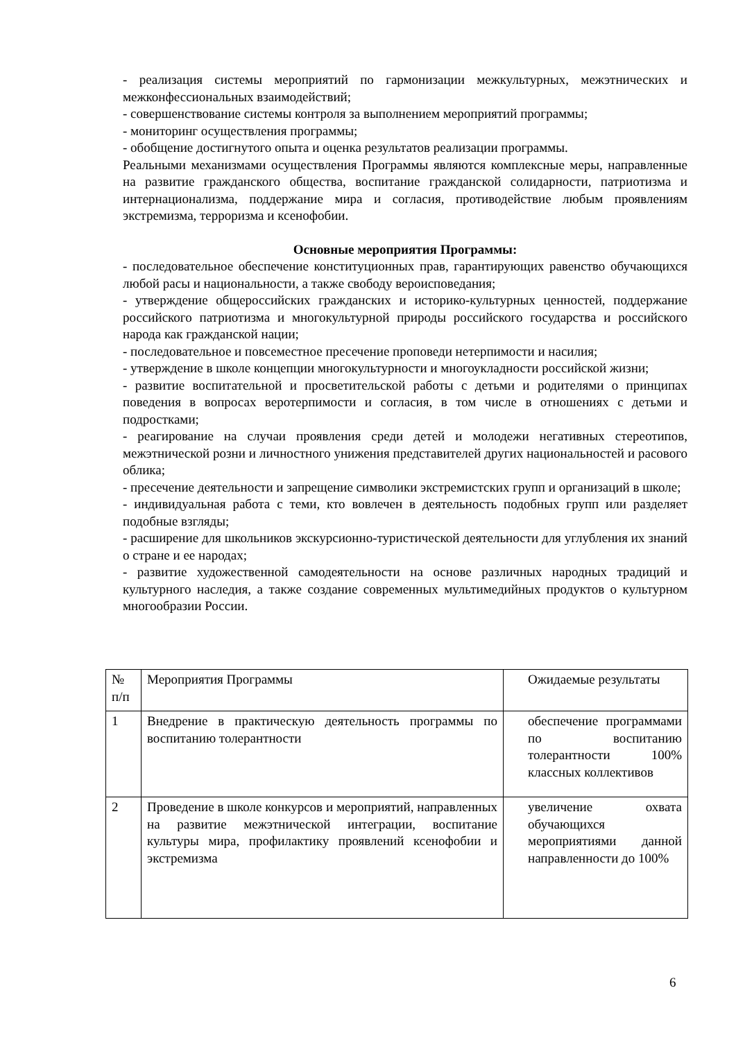- реализация системы мероприятий по гармонизации межкультурных, межэтнических и межконфессиональных взаимодействий;
- совершенствование системы контроля за выполнением мероприятий программы;
- мониторинг осуществления программы;
- обобщение достигнутого опыта и оценка результатов реализации программы.
Реальными механизмами осуществления Программы являются комплексные меры, направленные на развитие гражданского общества, воспитание гражданской солидарности, патриотизма и интернационализма, поддержание мира и согласия, противодействие любым проявлениям экстремизма, терроризма и ксенофобии.
Основные мероприятия Программы:
- последовательное обеспечение конституционных прав, гарантирующих равенство обучающихся любой расы и национальности, а также свободу вероисповедания;
- утверждение общероссийских гражданских и историко-культурных ценностей, поддержание российского патриотизма и многокультурной природы российского государства и российского народа как гражданской нации;
- последовательное и повсеместное пресечение проповеди нетерпимости и насилия;
- утверждение в школе концепции многокультурности и многоукладности российской жизни;
- развитие воспитательной и просветительской работы с детьми и родителями о принципах поведения в вопросах веротерпимости и согласия, в том числе в отношениях с детьми и подростками;
- реагирование на случаи проявления среди детей и молодежи негативных стереотипов, межэтнической розни и личностного унижения представителей других национальностей и расового облика;
- пресечение деятельности и запрещение символики экстремистских групп и организаций в школе;
- индивидуальная работа с теми, кто вовлечен в деятельность подобных групп или разделяет подобные взгляды;
- расширение для школьников экскурсионно-туристической деятельности для углубления их знаний о стране и ее народах;
- развитие художественной самодеятельности на основе различных народных традиций и культурного наследия, а также создание современных мультимедийных продуктов о культурном многообразии России.
| № п/п | Мероприятия Программы | Ожидаемые результаты |
| 1 | Внедрение в практическую деятельность программы по воспитанию толерантности | обеспечение программами по воспитанию толерантности 100% классных коллективов |
| 2 | Проведение в школе конкурсов и мероприятий, направленных на развитие межэтнической интеграции, воспитание культуры мира, профилактику проявлений ксенофобии и экстремизма | увеличение охвата обучающихся мероприятиями данной направленности до 100% |
6